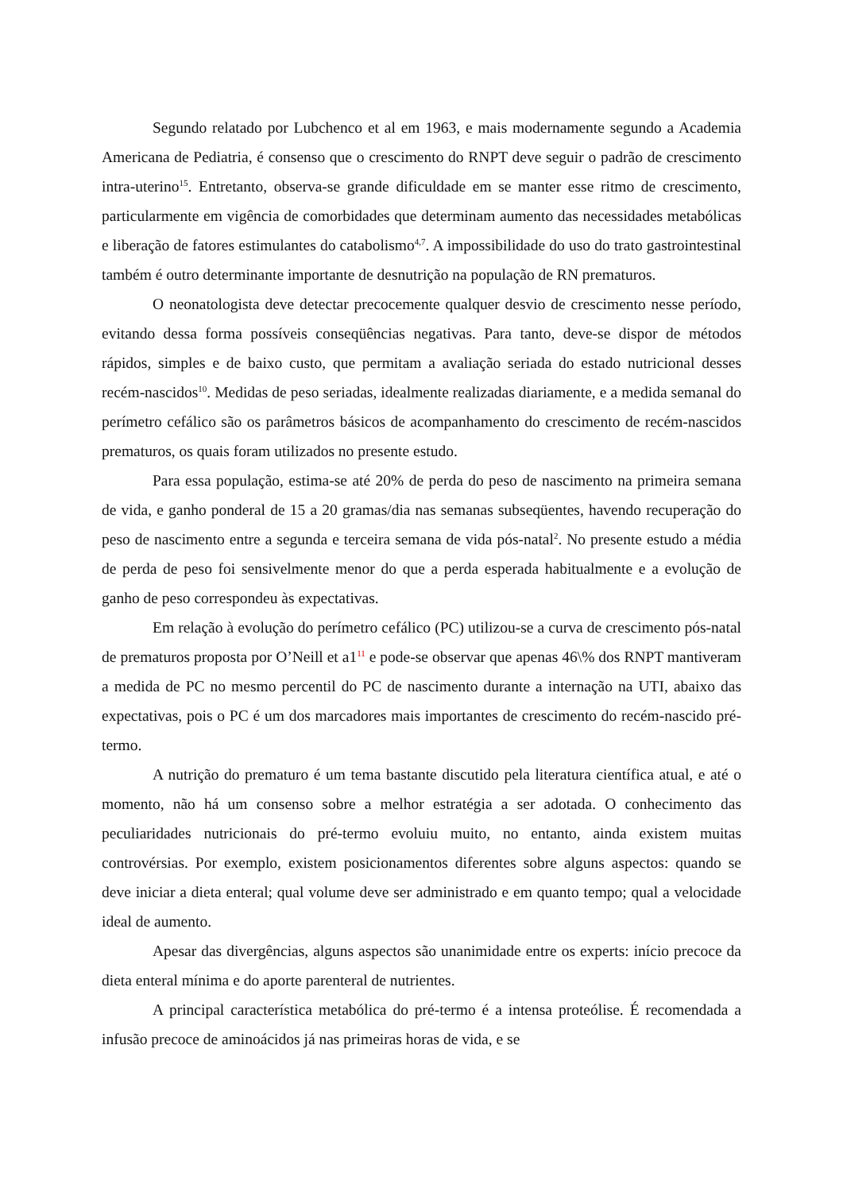Segundo relatado por Lubchenco et al em 1963, e mais modernamente segundo a Academia Americana de Pediatria, é consenso que o crescimento do RNPT deve seguir o padrão de crescimento intra-uterino<sup>15</sup>. Entretanto, observa-se grande dificuldade em se manter esse ritmo de crescimento, particularmente em vigência de comorbidades que determinam aumento das necessidades metabólicas e liberação de fatores estimulantes do catabolismo<sup>4,7</sup>. A impossibilidade do uso do trato gastrointestinal também é outro determinante importante de desnutrição na população de RN prematuros.
O neonatologista deve detectar precocemente qualquer desvio de crescimento nesse período, evitando dessa forma possíveis conseqüências negativas. Para tanto, deve-se dispor de métodos rápidos, simples e de baixo custo, que permitam a avaliação seriada do estado nutricional desses recém-nascidos<sup>10</sup>. Medidas de peso seriadas, idealmente realizadas diariamente, e a medida semanal do perímetro cefálico são os parâmetros básicos de acompanhamento do crescimento de recém-nascidos prematuros, os quais foram utilizados no presente estudo.
Para essa população, estima-se até 20% de perda do peso de nascimento na primeira semana de vida, e ganho ponderal de 15 a 20 gramas/dia nas semanas subseqüentes, havendo recuperação do peso de nascimento entre a segunda e terceira semana de vida pós-natal<sup>2</sup>. No presente estudo a média de perda de peso foi sensivelmente menor do que a perda esperada habitualmente e a evolução de ganho de peso correspondeu às expectativas.
Em relação à evolução do perímetro cefálico (PC) utilizou-se a curva de crescimento pós-natal de prematuros proposta por O’Neill et a1<sup>11</sup> e pode-se observar que apenas 46\% dos RNPT mantiveram a medida de PC no mesmo percentil do PC de nascimento durante a internação na UTI, abaixo das expectativas, pois o PC é um dos marcadores mais importantes de crescimento do recém-nascido pré-termo.
A nutrição do prematuro é um tema bastante discutido pela literatura científica atual, e até o momento, não há um consenso sobre a melhor estratégia a ser adotada. O conhecimento das peculiaridades nutricionais do pré-termo evoluiu muito, no entanto, ainda existem muitas controvérsias. Por exemplo, existem posicionamentos diferentes sobre alguns aspectos: quando se deve iniciar a dieta enteral; qual volume deve ser administrado e em quanto tempo; qual a velocidade ideal de aumento.
Apesar das divergências, alguns aspectos são unanimidade entre os experts: início precoce da dieta enteral mínima e do aporte parenteral de nutrientes.
A principal característica metabólica do pré-termo é a intensa proteólise. É recomendada a infusão precoce de aminoácidos já nas primeiras horas de vida, e se